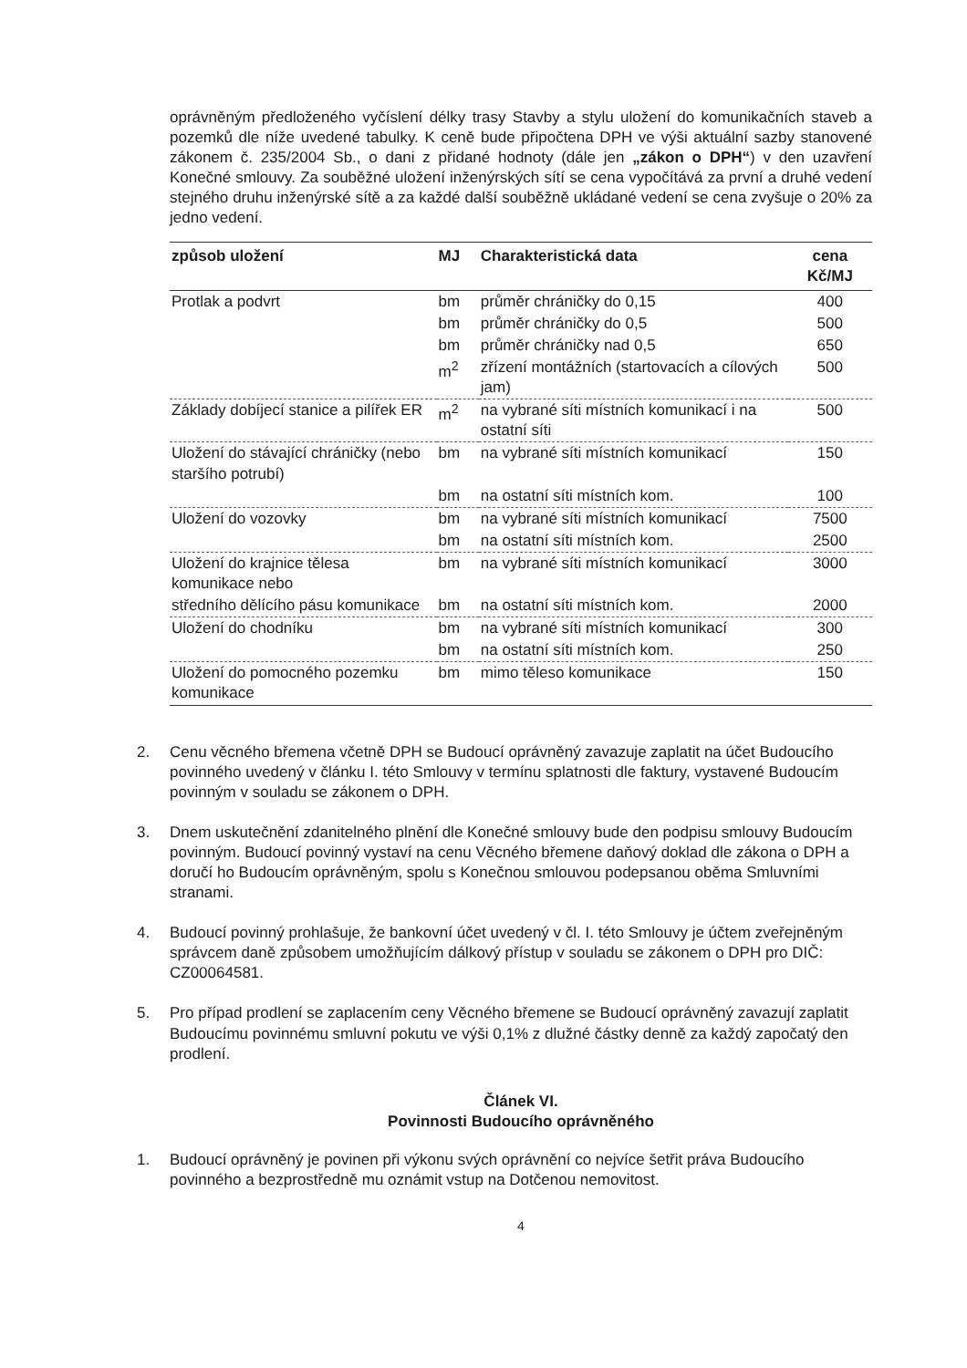oprávněným předloženého vyčíslení délky trasy Stavby a stylu uložení do komunikačních staveb a pozemků dle níže uvedené tabulky. K ceně bude připočtena DPH ve výši aktuální sazby stanovené zákonem č. 235/2004 Sb., o dani z přidané hodnoty (dále jen „zákon o DPH“) v den uzavření Konečné smlouvy. Za souběžné uložení inženýrských sítí se cena vypočítává za první a druhé vedení stejného druhu inženýrské sítě a za každé další souběžně ukládané vedení se cena zvyšuje o 20% za jedno vedení.
| způsob uložení | MJ | Charakteristická data | cena Kč/MJ |
| --- | --- | --- | --- |
| Protlak a podvrt | bm | průměr chráničky do 0,15 | 400 |
| | bm | průměr chráničky do 0,5 | 500 |
| | bm | průměr chráničky nad 0,5 | 650 |
| | m<sup>2</sup> | zřízení montážních (startovacích a cílových jam) | 500 |
| Základy dobíjecí stanice a pilířek ER | m<sup>2</sup> | na vybrané síti místních komunikací i na ostatní síti | 500 |
| Uložení do stávající chráničky (nebo staršího potrubí) | bm | na vybrané síti místních komunikací | 150 |
| | bm | na ostatní síti místních kom. | 100 |
| Uložení do vozovky | bm | na vybrané síti místních komunikací | 7500 |
| | bm | na ostatní síti místních kom. | 2500 |
| Uložení do krajnice tělesa komunikace nebo | bm | na vybrané síti místních komunikací | 3000 |
| středního dělícího pásu komunikace | bm | na ostatní síti místních kom. | 2000 |
| Uložení do chodníku | bm | na vybrané síti místních komunikací | 300 |
| | bm | na ostatní síti místních kom. | 250 |
| Uložení do pomocného pozemku komunikace | bm | mimo těleso komunikace | 150 |
2. Cenu věcného břemena včetně DPH se Budoucí oprávněný zavazuje zaplatit na účet Budoucího povinného uvedený v článku I. této Smlouvy v termínu splatnosti dle faktury, vystavené Budoucím povinným v souladu se zákonem o DPH.
3. Dnem uskutečnění zdanitelného plnění dle Konečné smlouvy bude den podpisu smlouvy Budoucím povinným. Budoucí povinný vystaví na cenu Věcného břemene daňový doklad dle zákona o DPH a doručí ho Budoucím oprávněným, spolu s Konečnou smlouvou podepsanou oběma Smluvními stranami.
4. Budoucí povinný prohlašuje, že bankovní účet uvedený v čl. I. této Smlouvy je účtem zveřejněným správcem daně způsobem umožňujícím dálkový přístup v souladu se zákonem o DPH pro DIČ: CZ00064581.
5. Pro případ prodlení se zaplacením ceny Věcného břemene se Budoucí oprávněný zavazují zaplatit Budoucímu povinnému smluvní pokutu ve výši 0,1% z dlužné částky denně za každý započatý den prodlení.
Článek VI.
Povinnosti Budoucího oprávněného
1. Budoucí oprávněný je povinen při výkonu svých oprávnění co nejvíce šetřit práva Budoucího povinného a bezprostředně mu oznámit vstup na Dotčenou nemovitost.
4